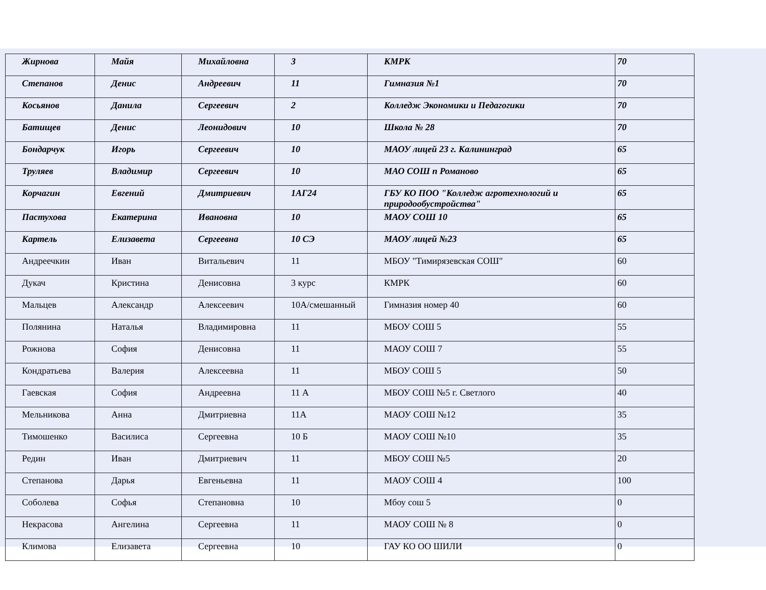| Жирнова | Майя | Михайловна | 3 | КМРК | 70 |
| Степанов | Денис | Андреевич | 11 | Гимназия №1 | 70 |
| Косьянов | Данила | Сергеевич | 2 | Колледж Экономики и Педагогики | 70 |
| Батищев | Денис | Леонидович | 10 | Школа № 28 | 70 |
| Бондарчук | Игорь | Сергеевич | 10 | МАОУ лицей 23 г. Калининград | 65 |
| Труляев | Владимир | Сергеевич | 10 | МАО СОШ п Романово | 65 |
| Корчагин | Евгений | Дмитриевич | 1АГ24 | ГБУ КО ПОО "Колледж агротехнологий и природообустройства" | 65 |
| Пастухова | Екатерина | Ивановна | 10 | МАОУ СОШ 10 | 65 |
| Картель | Елизавета | Сергеевна | 10 СЭ | МАОУ лицей №23 | 65 |
| Андреечкин | Иван | Витальевич | 11 | МБОУ "Тимирязевская СОШ" | 60 |
| Дукач | Кристина | Денисовна | 3 курс | КМРК | 60 |
| Мальцев | Александр | Алексеевич | 10А/смешанный | Гимназия номер 40 | 60 |
| Полянина | Наталья | Владимировна | 11 | МБОУ СОШ 5 | 55 |
| Рожнова | София | Денисовна | 11 | МАОУ СОШ 7 | 55 |
| Кондратьева | Валерия | Алексеевна | 11 | МБОУ СОШ 5 | 50 |
| Гаевская | София | Андреевна | 11 А | МБОУ СОШ №5 г. Светлого | 40 |
| Мельникова | Анна | Дмитриевна | 11А | МАОУ СОШ №12 | 35 |
| Тимошенко | Василиса | Сергеевна | 10 Б | МАОУ СОШ №10 | 35 |
| Редин | Иван | Дмитриевич | 11 | МБОУ СОШ №5 | 20 |
| Степанова | Дарья | Евгеньевна | 11 | МАОУ СОШ 4 | 100 |
| Соболева | Софья | Степановна | 10 | Мбоу сош 5 | 0 |
| Некрасова | Ангелина | Сергеевна | 11 | МАОУ СОШ № 8 | 0 |
| Климова | Елизавета | Сергеевна | 10 | ГАУ КО ОО ШИЛИ | 0 |